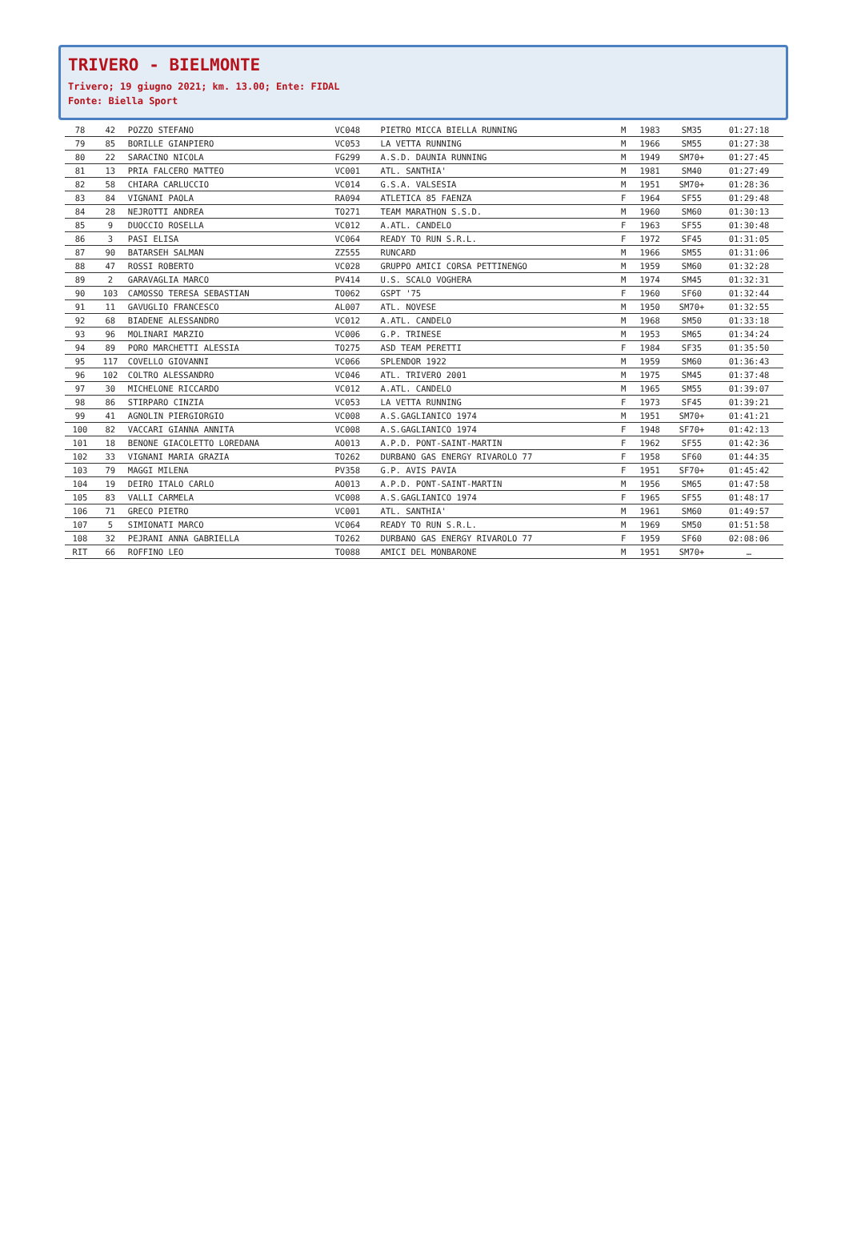TRIVERO - BIELMONTE
Trivero; 19 giugno 2021; km. 13.00; Ente: FIDAL
Fonte: Biella Sport
| 78 | 42 | POZZO STEFANO | VC048 | PIETRO MICCA BIELLA RUNNING | M | 1983 | SM35 | 01:27:18 |
| 79 | 85 | BORILLE GIANPIERO | VC053 | LA VETTA RUNNING | M | 1966 | SM55 | 01:27:38 |
| 80 | 22 | SARACINO NICOLA | FG299 | A.S.D. DAUNIA RUNNING | M | 1949 | SM70+ | 01:27:45 |
| 81 | 13 | PRIA FALCERO MATTEO | VC001 | ATL. SANTHIA' | M | 1981 | SM40 | 01:27:49 |
| 82 | 58 | CHIARA CARLUCCIO | VC014 | G.S.A. VALSESIA | M | 1951 | SM70+ | 01:28:36 |
| 83 | 84 | VIGNANI PAOLA | RA094 | ATLETICA 85 FAENZA | F | 1964 | SF55 | 01:29:48 |
| 84 | 28 | NEJROTTI ANDREA | TO271 | TEAM MARATHON S.S.D. | M | 1960 | SM60 | 01:30:13 |
| 85 | 9 | DUOCCIO ROSELLA | VC012 | A.ATL. CANDELO | F | 1963 | SF55 | 01:30:48 |
| 86 | 3 | PASI ELISA | VC064 | READY TO RUN S.R.L. | F | 1972 | SF45 | 01:31:05 |
| 87 | 90 | BATARSEH SALMAN | ZZ555 | RUNCARD | M | 1966 | SM55 | 01:31:06 |
| 88 | 47 | ROSSI ROBERTO | VC028 | GRUPPO AMICI CORSA PETTINENGO | M | 1959 | SM60 | 01:32:28 |
| 89 | 2 | GARAVAGLIA MARCO | PV414 | U.S. SCALO VOGHERA | M | 1974 | SM45 | 01:32:31 |
| 90 | 103 | CAMOSSO TERESA SEBASTIAN | TO062 | GSPT '75 | F | 1960 | SF60 | 01:32:44 |
| 91 | 11 | GAVUGLIO FRANCESCO | AL007 | ATL. NOVESE | M | 1950 | SM70+ | 01:32:55 |
| 92 | 68 | BIADENE ALESSANDRO | VC012 | A.ATL. CANDELO | M | 1968 | SM50 | 01:33:18 |
| 93 | 96 | MOLINARI MARZIO | VC006 | G.P. TRINESE | M | 1953 | SM65 | 01:34:24 |
| 94 | 89 | PORO MARCHETTI ALESSIA | TO275 | ASD TEAM PERETTI | F | 1984 | SF35 | 01:35:50 |
| 95 | 117 | COVELLO GIOVANNI | VC066 | SPLENDOR 1922 | M | 1959 | SM60 | 01:36:43 |
| 96 | 102 | COLTRO ALESSANDRO | VC046 | ATL. TRIVERO 2001 | M | 1975 | SM45 | 01:37:48 |
| 97 | 30 | MICHELONE RICCARDO | VC012 | A.ATL. CANDELO | M | 1965 | SM55 | 01:39:07 |
| 98 | 86 | STIRPARO CINZIA | VC053 | LA VETTA RUNNING | F | 1973 | SF45 | 01:39:21 |
| 99 | 41 | AGNOLIN PIERGIORGIO | VC008 | A.S.GAGLIANICO 1974 | M | 1951 | SM70+ | 01:41:21 |
| 100 | 82 | VACCARI GIANNA ANNITA | VC008 | A.S.GAGLIANICO 1974 | F | 1948 | SF70+ | 01:42:13 |
| 101 | 18 | BENONE GIACOLETTO LOREDANA | AO013 | A.P.D. PONT-SAINT-MARTIN | F | 1962 | SF55 | 01:42:36 |
| 102 | 33 | VIGNANI MARIA GRAZIA | TO262 | DURBANO GAS ENERGY RIVAROLO 77 | F | 1958 | SF60 | 01:44:35 |
| 103 | 79 | MAGGI MILENA | PV358 | G.P. AVIS PAVIA | F | 1951 | SF70+ | 01:45:42 |
| 104 | 19 | DEIRO ITALO CARLO | AO013 | A.P.D. PONT-SAINT-MARTIN | M | 1956 | SM65 | 01:47:58 |
| 105 | 83 | VALLI CARMELA | VC008 | A.S.GAGLIANICO 1974 | F | 1965 | SF55 | 01:48:17 |
| 106 | 71 | GRECO PIETRO | VC001 | ATL. SANTHIA' | M | 1961 | SM60 | 01:49:57 |
| 107 | 5 | SIMIONATI MARCO | VC064 | READY TO RUN S.R.L. | M | 1969 | SM50 | 01:51:58 |
| 108 | 32 | PEJRANI ANNA GABRIELLA | TO262 | DURBANO GAS ENERGY RIVAROLO 77 | F | 1959 | SF60 | 02:08:06 |
| RIT | 66 | ROFFINO LEO | TO088 | AMICI DEL MONBARONE | M | 1951 | SM70+ | … |